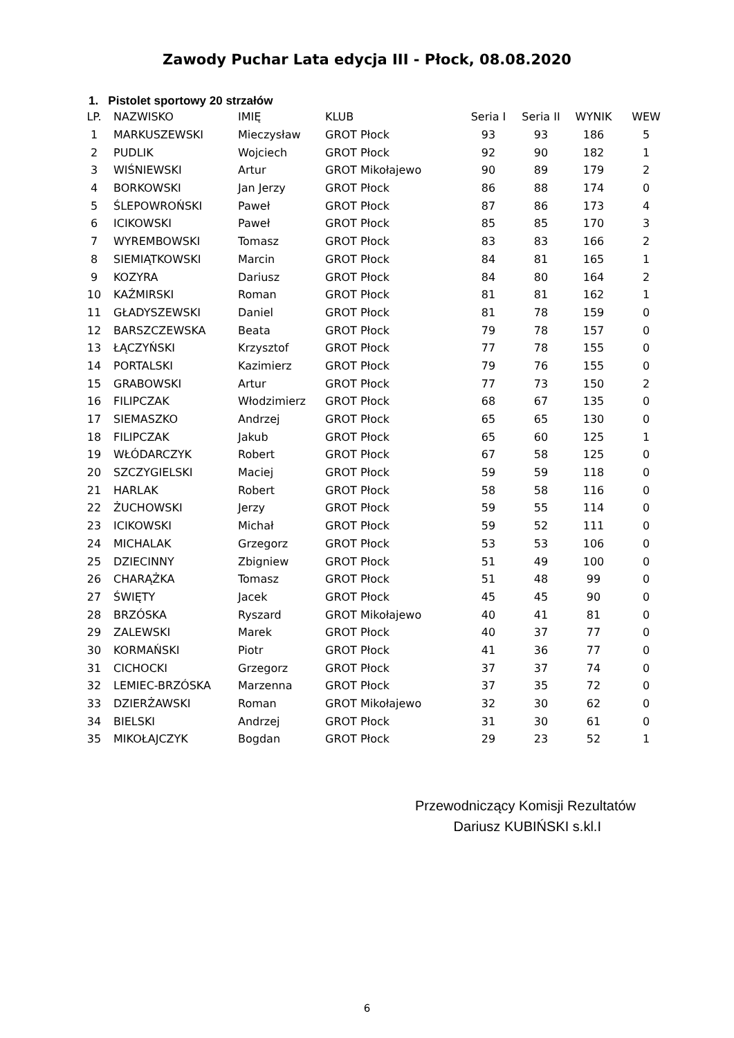Zawody Puchar Lata edycja III - Płock, 08.08.2020
1. Pistolet sportowy 20 strzałów
| LP. | NAZWISKO | IMIĘ | KLUB | Seria I | Seria II | WYNIK | WEW |
| --- | --- | --- | --- | --- | --- | --- | --- |
| 1 | MARKUSZEWSKI | Mieczysław | GROT Płock | 93 | 93 | 186 | 5 |
| 2 | PUDLIK | Wojciech | GROT Płock | 92 | 90 | 182 | 1 |
| 3 | WIŚNIEWSKI | Artur | GROT Mikołajewo | 90 | 89 | 179 | 2 |
| 4 | BORKOWSKI | Jan Jerzy | GROT Płock | 86 | 88 | 174 | 0 |
| 5 | ŚLEPOWROŃSKI | Paweł | GROT Płock | 87 | 86 | 173 | 4 |
| 6 | ICIKOWSKI | Paweł | GROT Płock | 85 | 85 | 170 | 3 |
| 7 | WYREMBOWSKI | Tomasz | GROT Płock | 83 | 83 | 166 | 2 |
| 8 | SIEMIĄTKOWSKI | Marcin | GROT Płock | 84 | 81 | 165 | 1 |
| 9 | KOZYRA | Dariusz | GROT Płock | 84 | 80 | 164 | 2 |
| 10 | KAŹMIRSKI | Roman | GROT Płock | 81 | 81 | 162 | 1 |
| 11 | GŁADYSZEWSKI | Daniel | GROT Płock | 81 | 78 | 159 | 0 |
| 12 | BARSZCZEWSKA | Beata | GROT Płock | 79 | 78 | 157 | 0 |
| 13 | ŁĄCZYŃSKI | Krzysztof | GROT Płock | 77 | 78 | 155 | 0 |
| 14 | PORTALSKI | Kazimierz | GROT Płock | 79 | 76 | 155 | 0 |
| 15 | GRABOWSKI | Artur | GROT Płock | 77 | 73 | 150 | 2 |
| 16 | FILIPCZAK | Włodzimierz | GROT Płock | 68 | 67 | 135 | 0 |
| 17 | SIEMASZKO | Andrzej | GROT Płock | 65 | 65 | 130 | 0 |
| 18 | FILIPCZAK | Jakub | GROT Płock | 65 | 60 | 125 | 1 |
| 19 | WŁÓDARCZYK | Robert | GROT Płock | 67 | 58 | 125 | 0 |
| 20 | SZCZYGIELSKI | Maciej | GROT Płock | 59 | 59 | 118 | 0 |
| 21 | HARLAK | Robert | GROT Płock | 58 | 58 | 116 | 0 |
| 22 | ŻUCHOWSKI | Jerzy | GROT Płock | 59 | 55 | 114 | 0 |
| 23 | ICIKOWSKI | Michał | GROT Płock | 59 | 52 | 111 | 0 |
| 24 | MICHALAK | Grzegorz | GROT Płock | 53 | 53 | 106 | 0 |
| 25 | DZIECINNY | Zbigniew | GROT Płock | 51 | 49 | 100 | 0 |
| 26 | CHARĄŻKA | Tomasz | GROT Płock | 51 | 48 | 99 | 0 |
| 27 | ŚWIĘTY | Jacek | GROT Płock | 45 | 45 | 90 | 0 |
| 28 | BRZÓSKA | Ryszard | GROT Mikołajewo | 40 | 41 | 81 | 0 |
| 29 | ZALEWSKI | Marek | GROT Płock | 40 | 37 | 77 | 0 |
| 30 | KORMAŃSKI | Piotr | GROT Płock | 41 | 36 | 77 | 0 |
| 31 | CICHOCKI | Grzegorz | GROT Płock | 37 | 37 | 74 | 0 |
| 32 | LEMIEC-BRZÓSKA | Marzenna | GROT Płock | 37 | 35 | 72 | 0 |
| 33 | DZIERŻAWSKI | Roman | GROT Mikołajewo | 32 | 30 | 62 | 0 |
| 34 | BIELSKI | Andrzej | GROT Płock | 31 | 30 | 61 | 0 |
| 35 | MIKOŁAJCZYK | Bogdan | GROT Płock | 29 | 23 | 52 | 1 |
Przewodniczący Komisji Rezultatów
Dariusz KUBIŃSKI s.kl.I
6